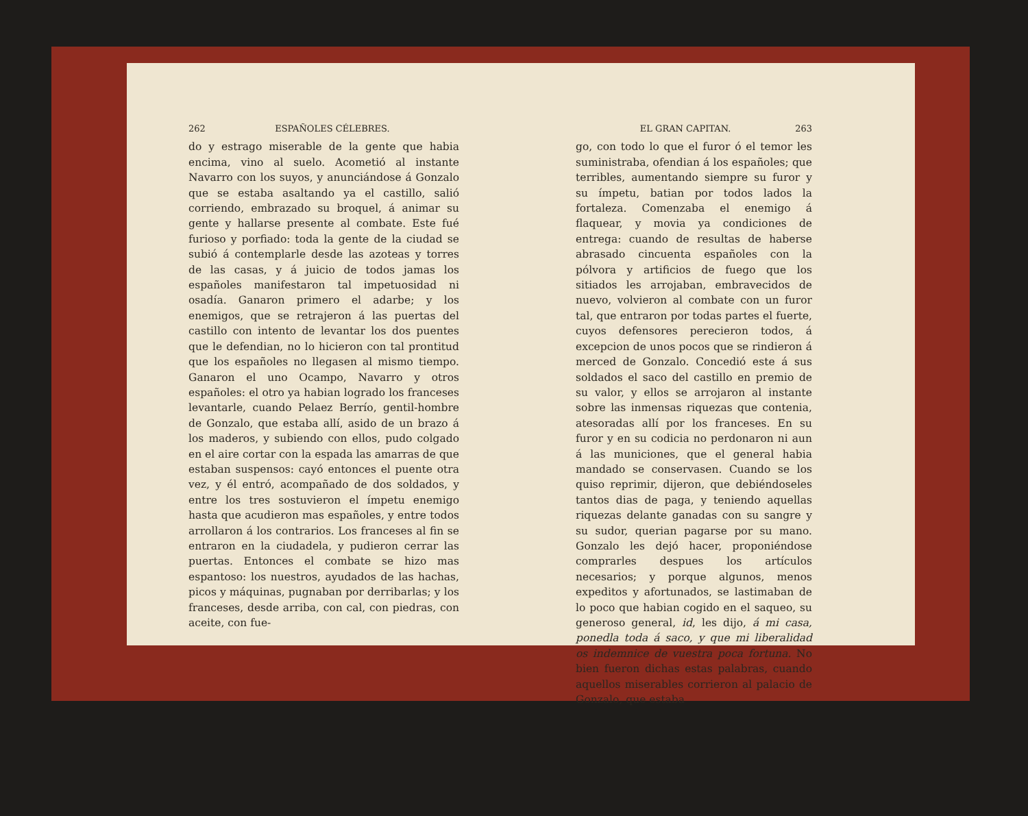262 ESPAÑOLES CÉLEBRES.
do y estrago miserable de la gente que habia encima, vino al suelo. Acometió al instante Navarro con los suyos, y anunciándose á Gonzalo que se estaba asaltando ya el castillo, salió corriendo, embrazado su broquel, á animar su gente y hallarse presente al combate. Este fué furioso y porfiado: toda la gente de la ciudad se subió á contemplarle desde las azoteas y torres de las casas, y á juicio de todos jamas los españoles manifestaron tal impetuosidad ni osadía. Ganaron primero el adarbe; y los enemigos, que se retrajeron á las puertas del castillo con intento de levantar los dos puentes que le defendian, no lo hicieron con tal prontitud que los españoles no llegasen al mismo tiempo. Ganaron el uno Ocampo, Navarro y otros españoles: el otro ya habian logrado los franceses levantarle, cuando Pelaez Berrío, gentil-hombre de Gonzalo, que estaba allí, asido de un brazo á los maderos, y subiendo con ellos, pudo colgado en el aire cortar con la espada las amarras de que estaban suspensos: cayó entonces el puente otra vez, y él entró, acompañado de dos soldados, y entre los tres sostuvieron el ímpetu enemigo hasta que acudieron mas españoles, y entre todos arrollaron á los contrarios. Los franceses al fin se entraron en la ciudadela, y pudieron cerrar las puertas. Entonces el combate se hizo mas espantoso: los nuestros, ayudados de las hachas, picos y máquinas, pugnaban por derribarlas; y los franceses, desde arriba, con cal, con piedras, con aceite, con fue-
EL GRAN CAPITAN. 263
go, con todo lo que el furor ó el temor les suministraba, ofendian á los españoles; que terribles, aumentando siempre su furor y su ímpetu, batian por todos lados la fortaleza. Comenzaba el enemigo á flaquear, y movia ya condiciones de entrega: cuando de resultas de haberse abrasado cincuenta españoles con la pólvora y artificios de fuego que los sitiados les arrojaban, embravecidos de nuevo, volvieron al combate con un furor tal, que entraron por todas partes el fuerte, cuyos defensores perecieron todos, á excepcion de unos pocos que se rindieron á merced de Gonzalo. Concedió este á sus soldados el saco del castillo en premio de su valor, y ellos se arrojaron al instante sobre las inmensas riquezas que contenia, atesoradas allí por los franceses. En su furor y en su codicia no perdonaron ni aun á las municiones, que el general habia mandado se conservasen. Cuando se los quiso reprimir, dijeron, que debiéndoseles tantos dias de paga, y teniendo aquellas riquezas delante ganadas con su sangre y su sudor, querian pagarse por su mano. Gonzalo les dejó hacer, proponiéndose comprarles despues los artículos necesarios; y porque algunos, menos expeditos y afortunados, se lastimaban de lo poco que habian cogido en el saqueo, su generoso general, id, les dijo, á mi casa, ponedla toda á saco, y que mi liberalidad os indemnice de vuestra poca fortuna. No bien fueron dichas estas palabras, cuando aquellos miserables corrieron al palacio de Gonzalo, que estaba